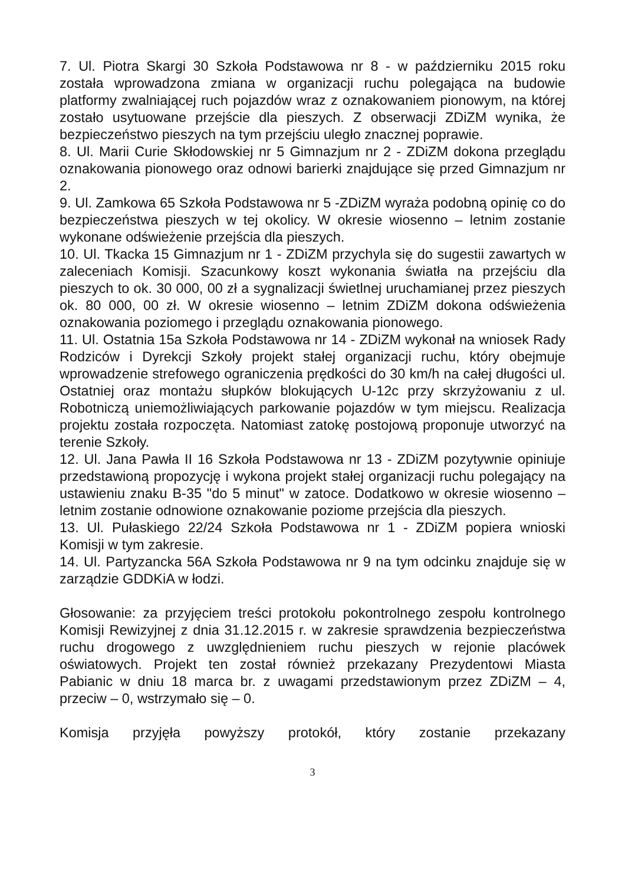7. Ul. Piotra Skargi 30 Szkoła Podstawowa nr 8 - w październiku 2015 roku została wprowadzona zmiana w organizacji ruchu polegająca na budowie platformy zwalniającej ruch pojazdów wraz z oznakowaniem pionowym, na której zostało usytuowane przejście dla pieszych. Z obserwacji ZDiZM wynika, że bezpieczeństwo pieszych na tym przejściu uległo znacznej poprawie.
8. Ul. Marii Curie Skłodowskiej nr 5 Gimnazjum nr 2 - ZDiZM dokona przeglądu oznakowania pionowego oraz odnowi barierki znajdujące się przed Gimnazjum nr 2.
9. Ul. Zamkowa 65 Szkoła Podstawowa nr 5 -ZDiZM wyraża podobną opinię co do bezpieczeństwa pieszych w tej okolicy. W okresie wiosenno – letnim zostanie wykonane odświeżenie przejścia dla pieszych.
10. Ul. Tkacka 15 Gimnazjum nr 1 - ZDiZM przychyla się do sugestii zawartych w zaleceniach Komisji. Szacunkowy koszt wykonania światła na przejściu dla pieszych to ok. 30 000, 00 zł a sygnalizacji świetlnej uruchamianej przez pieszych ok. 80 000, 00 zł. W okresie wiosenno – letnim ZDiZM dokona odświeżenia oznakowania poziomego i przeglądu oznakowania pionowego.
11. Ul. Ostatnia 15a Szkoła Podstawowa nr 14 - ZDiZM wykonał na wniosek Rady Rodziców i Dyrekcji Szkoły projekt stałej organizacji ruchu, który obejmuje wprowadzenie strefowego ograniczenia prędkości do 30 km/h na całej długości ul. Ostatniej oraz montażu słupków blokujących U-12c przy skrzyżowaniu z ul. Robotniczą uniemożliwiających parkowanie pojazdów w tym miejscu. Realizacja projektu została rozpoczęta. Natomiast zatokę postojową proponuje utworzyć na terenie Szkoły.
12. Ul. Jana Pawła II 16 Szkoła Podstawowa nr 13 - ZDiZM pozytywnie opiniuje przedstawioną propozycję i wykona projekt stałej organizacji ruchu polegający na ustawieniu znaku B-35 "do 5 minut" w zatoce. Dodatkowo w okresie wiosenno – letnim zostanie odnowione oznakowanie poziome przejścia dla pieszych.
13. Ul. Pułaskiego 22/24 Szkoła Podstawowa nr 1 - ZDiZM popiera wnioski Komisji w tym zakresie.
14. Ul. Partyzancka 56A Szkoła Podstawowa nr 9 na tym odcinku znajduje się w zarządzie GDDKiA w łodzi.
Głosowanie: za przyjęciem treści protokołu pokontrolnego zespołu kontrolnego Komisji Rewizyjnej z dnia 31.12.2015 r. w zakresie sprawdzenia bezpieczeństwa ruchu drogowego z uwzględnieniem ruchu pieszych w rejonie placówek oświatowych. Projekt ten został również przekazany Prezydentowi Miasta Pabianic w dniu 18 marca br. z uwagami przedstawionym przez ZDiZM – 4, przeciw – 0, wstrzymało się – 0.
Komisja przyjęła powyższy protokół, który zostanie przekazany
3